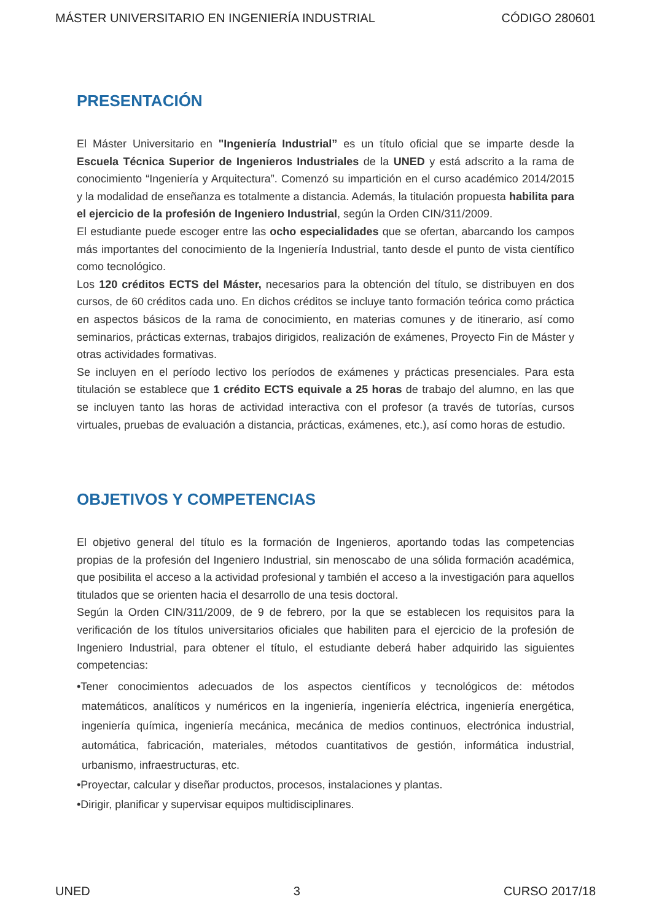MÁSTER UNIVERSITARIO EN INGENIERÍA INDUSTRIAL CÓDIGO 280601
PRESENTACIÓN
El Máster Universitario en "Ingeniería Industrial” es un título oficial que se imparte desde la Escuela Técnica Superior de Ingenieros Industriales de la UNED y está adscrito a la rama de conocimiento “Ingeniería y Arquitectura”. Comenzó su impartición en el curso académico 2014/2015 y la modalidad de enseñanza es totalmente a distancia. Además, la titulación propuesta habilita para el ejercicio de la profesión de Ingeniero Industrial, según la Orden CIN/311/2009.
El estudiante puede escoger entre las ocho especialidades que se ofertan, abarcando los campos más importantes del conocimiento de la Ingeniería Industrial, tanto desde el punto de vista científico como tecnológico.
Los 120 créditos ECTS del Máster, necesarios para la obtención del título, se distribuyen en dos cursos, de 60 créditos cada uno. En dichos créditos se incluye tanto formación teórica como práctica en aspectos básicos de la rama de conocimiento, en materias comunes y de itinerario, así como seminarios, prácticas externas, trabajos dirigidos, realización de exámenes, Proyecto Fin de Máster y otras actividades formativas.
Se incluyen en el período lectivo los períodos de exámenes y prácticas presenciales. Para esta titulación se establece que 1 crédito ECTS equivale a 25 horas de trabajo del alumno, en las que se incluyen tanto las horas de actividad interactiva con el profesor (a través de tutorías, cursos virtuales, pruebas de evaluación a distancia, prácticas, exámenes, etc.), así como horas de estudio.
OBJETIVOS Y COMPETENCIAS
El objetivo general del título es la formación de Ingenieros, aportando todas las competencias propias de la profesión del Ingeniero Industrial, sin menoscabo de una sólida formación académica, que posibilita el acceso a la actividad profesional y también el acceso a la investigación para aquellos titulados que se orienten hacia el desarrollo de una tesis doctoral.
Según la Orden CIN/311/2009, de 9 de febrero, por la que se establecen los requisitos para la verificación de los títulos universitarios oficiales que habiliten para el ejercicio de la profesión de Ingeniero Industrial, para obtener el título, el estudiante deberá haber adquirido las siguientes competencias:
•Tener conocimientos adecuados de los aspectos científicos y tecnológicos de: métodos matemáticos, analíticos y numéricos en la ingeniería, ingeniería eléctrica, ingeniería energética, ingeniería química, ingeniería mecánica, mecánica de medios continuos, electrónica industrial, automática, fabricación, materiales, métodos cuantitativos de gestión, informática industrial, urbanismo, infraestructuras, etc.
•Proyectar, calcular y diseñar productos, procesos, instalaciones y plantas.
•Dirigir, planificar y supervisar equipos multidisciplinares.
UNED 3 CURSO 2017/18